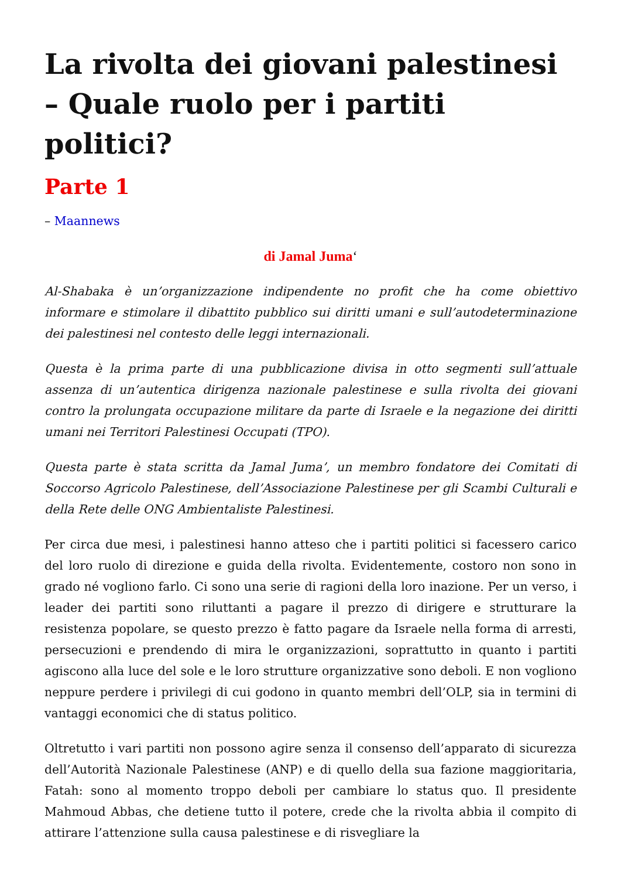La rivolta dei giovani palestinesi – Quale ruolo per i partiti politici?
Parte 1
– Maannews
di Jamal Juma‘
Al-Shabaka è un’organizzazione indipendente no profit che ha come obiettivo informare e stimolare il dibattito pubblico sui diritti umani e sull’autodeterminazione dei palestinesi nel contesto delle leggi internazionali.
Questa è la prima parte di una pubblicazione divisa in otto segmenti sull’attuale assenza di un’autentica dirigenza nazionale palestinese e sulla rivolta dei giovani contro la prolungata occupazione militare da parte di Israele e la negazione dei diritti umani nei Territori Palestinesi Occupati (TPO).
Questa parte è stata scritta da Jamal Juma’, un membro fondatore dei Comitati di Soccorso Agricolo Palestinese, dell’Associazione Palestinese per gli Scambi Culturali e della Rete delle ONG Ambientaliste Palestinesi.
Per circa due mesi, i palestinesi hanno atteso che i partiti politici si facessero carico del loro ruolo di direzione e guida della rivolta. Evidentemente, costoro non sono in grado né vogliono farlo. Ci sono una serie di ragioni della loro inazione. Per un verso, i leader dei partiti sono riluttanti a pagare il prezzo di dirigere e strutturare la resistenza popolare, se questo prezzo è fatto pagare da Israele nella forma di arresti, persecuzioni e prendendo di mira le organizzazioni, soprattutto in quanto i partiti agiscono alla luce del sole e le loro strutture organizzative sono deboli. E non vogliono neppure perdere i privilegi di cui godono in quanto membri dell’OLP, sia in termini di vantaggi economici che di status politico.
Oltretutto i vari partiti non possono agire senza il consenso dell’apparato di sicurezza dell’Autorità Nazionale Palestinese (ANP) e di quello della sua fazione maggioritaria, Fatah: sono al momento troppo deboli per cambiare lo status quo. Il presidente Mahmoud Abbas, che detiene tutto il potere, crede che la rivolta abbia il compito di attirare l’attenzione sulla causa palestinese e di risvegliare la